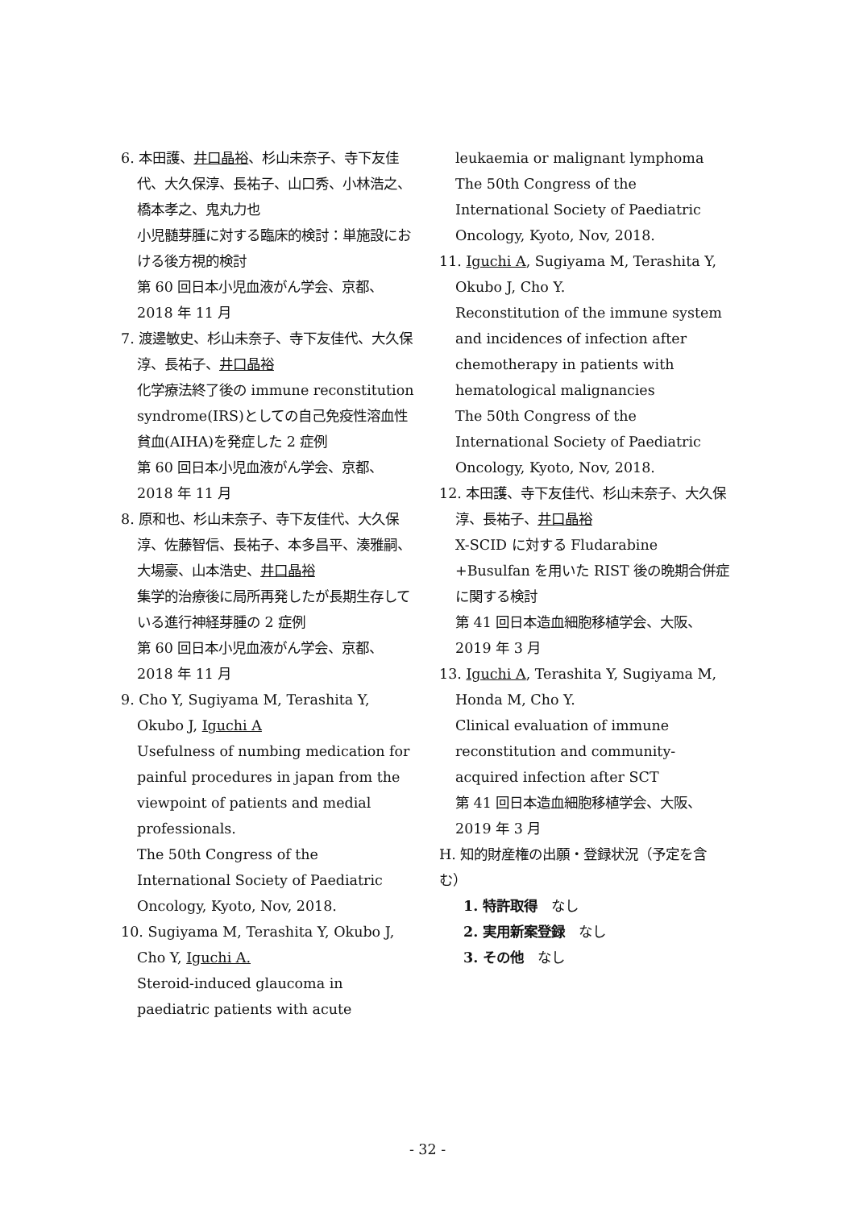6. 本田護、井口晶裕、杉山未奈子、寺下友佳代、大久保淳、長祐子、山口秀、小林浩之、橋本孝之、鬼丸力也
小児髄芽腫に対する臨床的検討：単施設における後方視的検討
第 60 回日本小児血液がん学会、京都、2018 年 11 月
7. 渡邊敏史、杉山未奈子、寺下友佳代、大久保淳、長祐子、井口晶裕
化学療法終了後の immune reconstitution syndrome(IRS)としての自己免疫性溶血性貧血(AIHA)を発症した 2 症例
第 60 回日本小児血液がん学会、京都、2018 年 11 月
8. 原和也、杉山未奈子、寺下友佳代、大久保淳、佐藤智信、長祐子、本多昌平、湊雅嗣、大場豪、山本浩史、井口晶裕
集学的治療後に局所再発したが長期生存している進行神経芽腫の 2 症例
第 60 回日本小児血液がん学会、京都、2018 年 11 月
9. Cho Y, Sugiyama M, Terashita Y, Okubo J, Iguchi A
Usefulness of numbing medication for painful procedures in japan from the viewpoint of patients and medial professionals.
The 50th Congress of the International Society of Paediatric Oncology, Kyoto, Nov, 2018.
10. Sugiyama M, Terashita Y, Okubo J, Cho Y, Iguchi A.
Steroid-induced glaucoma in paediatric patients with acute
leukaemia or malignant lymphoma
The 50th Congress of the International Society of Paediatric Oncology, Kyoto, Nov, 2018.
11. Iguchi A, Sugiyama M, Terashita Y, Okubo J, Cho Y.
Reconstitution of the immune system and incidences of infection after chemotherapy in patients with hematological malignancies
The 50th Congress of the International Society of Paediatric Oncology, Kyoto, Nov, 2018.
12. 本田護、寺下友佳代、杉山未奈子、大久保淳、長祐子、井口晶裕
X-SCID に対する Fludarabine +Busulfan を用いた RIST 後の晩期合併症に関する検討
第 41 回日本造血細胞移植学会、大阪、2019 年 3 月
13. Iguchi A, Terashita Y, Sugiyama M, Honda M, Cho Y.
Clinical evaluation of immune reconstitution and community-acquired infection after SCT
第 41 回日本造血細胞移植学会、大阪、2019 年 3 月
H. 知的財産権の出願・登録状況（予定を含む）
1. 特許取得　なし
2. 実用新案登録　なし
3. その他　なし
- 32 -